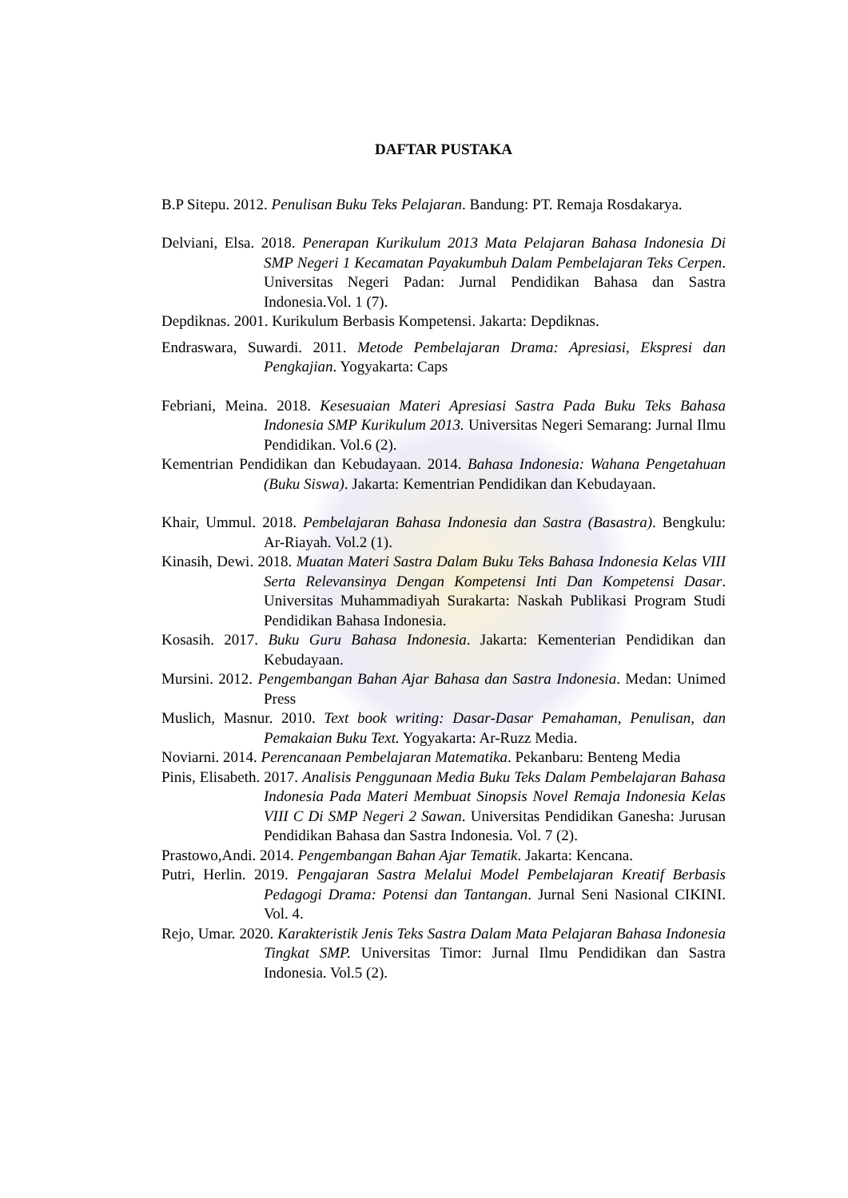DAFTAR PUSTAKA
B.P Sitepu. 2012. Penulisan Buku Teks Pelajaran. Bandung: PT. Remaja Rosdakarya.
Delviani, Elsa. 2018. Penerapan Kurikulum 2013 Mata Pelajaran Bahasa Indonesia Di SMP Negeri 1 Kecamatan Payakumbuh Dalam Pembelajaran Teks Cerpen. Universitas Negeri Padan: Jurnal Pendidikan Bahasa dan Sastra Indonesia.Vol. 1 (7).
Depdiknas. 2001. Kurikulum Berbasis Kompetensi. Jakarta: Depdiknas.
Endraswara, Suwardi. 2011. Metode Pembelajaran Drama: Apresiasi, Ekspresi dan Pengkajian. Yogyakarta: Caps
Febriani, Meina. 2018. Kesesuaian Materi Apresiasi Sastra Pada Buku Teks Bahasa Indonesia SMP Kurikulum 2013. Universitas Negeri Semarang: Jurnal Ilmu Pendidikan. Vol.6 (2).
Kementrian Pendidikan dan Kebudayaan. 2014. Bahasa Indonesia: Wahana Pengetahuan (Buku Siswa). Jakarta: Kementrian Pendidikan dan Kebudayaan.
Khair, Ummul. 2018. Pembelajaran Bahasa Indonesia dan Sastra (Basastra). Bengkulu: Ar-Riayah. Vol.2 (1).
Kinasih, Dewi. 2018. Muatan Materi Sastra Dalam Buku Teks Bahasa Indonesia Kelas VIII Serta Relevansinya Dengan Kompetensi Inti Dan Kompetensi Dasar. Universitas Muhammadiyah Surakarta: Naskah Publikasi Program Studi Pendidikan Bahasa Indonesia.
Kosasih. 2017. Buku Guru Bahasa Indonesia. Jakarta: Kementerian Pendidikan dan Kebudayaan.
Mursini. 2012. Pengembangan Bahan Ajar Bahasa dan Sastra Indonesia. Medan: Unimed Press
Muslich, Masnur. 2010. Text book writing: Dasar-Dasar Pemahaman, Penulisan, dan Pemakaian Buku Text. Yogyakarta: Ar-Ruzz Media.
Noviarni. 2014. Perencanaan Pembelajaran Matematika. Pekanbaru: Benteng Media
Pinis, Elisabeth. 2017. Analisis Penggunaan Media Buku Teks Dalam Pembelajaran Bahasa Indonesia Pada Materi Membuat Sinopsis Novel Remaja Indonesia Kelas VIII C Di SMP Negeri 2 Sawan. Universitas Pendidikan Ganesha: Jurusan Pendidikan Bahasa dan Sastra Indonesia. Vol. 7 (2).
Prastowo,Andi. 2014. Pengembangan Bahan Ajar Tematik. Jakarta: Kencana.
Putri, Herlin. 2019. Pengajaran Sastra Melalui Model Pembelajaran Kreatif Berbasis Pedagogi Drama: Potensi dan Tantangan. Jurnal Seni Nasional CIKINI. Vol. 4.
Rejo, Umar. 2020. Karakteristik Jenis Teks Sastra Dalam Mata Pelajaran Bahasa Indonesia Tingkat SMP. Universitas Timor: Jurnal Ilmu Pendidikan dan Sastra Indonesia. Vol.5 (2).